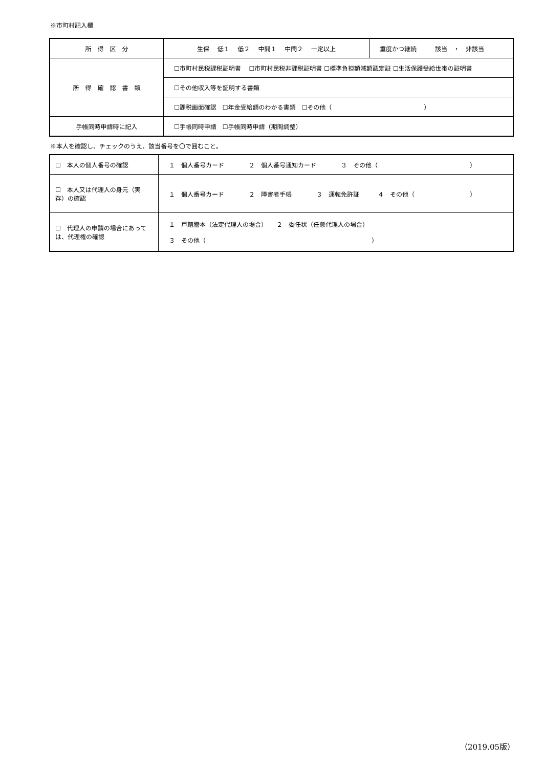※市町村記入欄
| 所 得 区 分 | 生保 低１ 低２ 中間１ 中間２ 一定以上 | 重度かつ継続 該当 ・ 非該当 |
| 所 得 確 認 書 類 | ☐市町村民税課税証明書 ☐市町村民税非課税証明書 ☐標準負担額減額認定証 ☐生活保護受給世帯の証明書 | |
| | ☐その他収入等を証明する書類 | |
| | ☐課税画面確認 ☐年金受給額のわかる書類 ☐その他（ ） | |
| 手帳同時申請時に記入 | ☐手帳同時申請 ☐手帳同時申請（期間調整） | |
※本人を確認し、チェックのうえ、該当番号を〇で囲むこと。
| ☐ 本人の個人番号の確認 | １ 個人番号カード ２ 個人番号通知カード ３ その他（ ） |
| ☐ 本人又は代理人の身元（実存）の確認 | １ 個人番号カード ２ 障害者手帳 ３ 運転免許証 ４ その他（ ） |
| ☐ 代理人の申請の場合にあっては、代理権の確認 | １ 戸籍謄本（法定代理人の場合） ２ 委任状（任意代理人の場合） ３ その他（ ） |
（2019.05版）